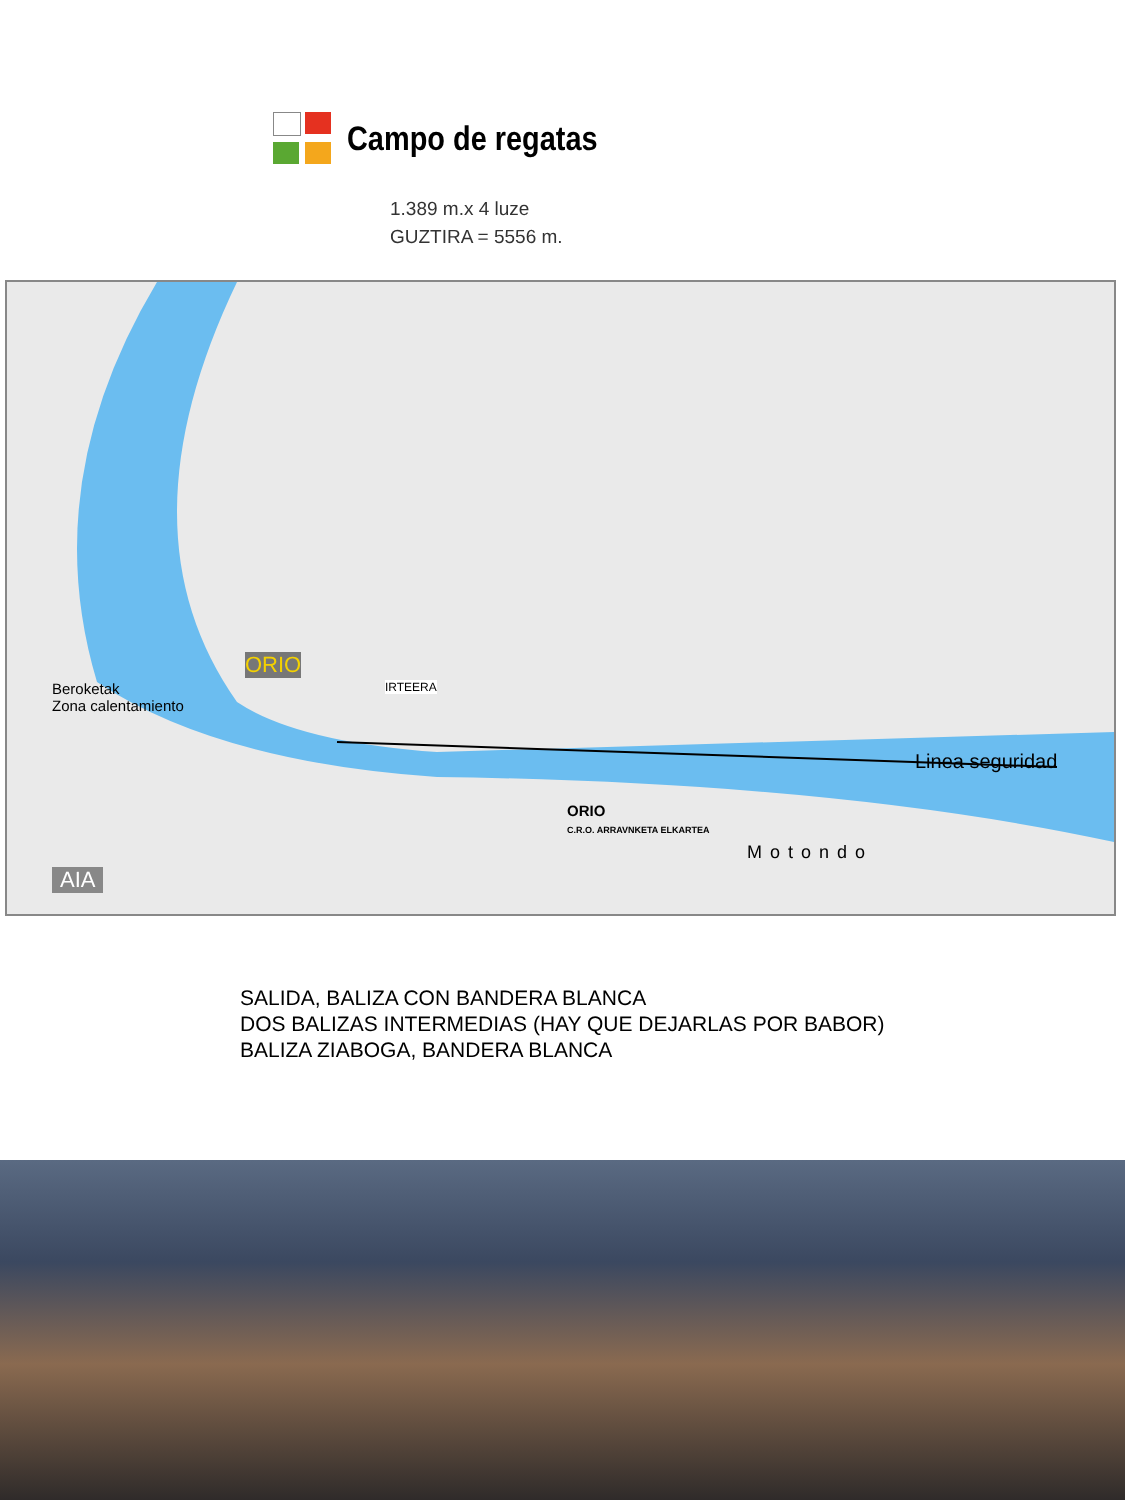Campo de regatas
1.389 m.x 4 luze
GUZTIRA = 5556 m.
ORIO
IRTEERA
Beroketak
Zona calentamiento
Linea seguridad
Motondo
AIA
ORIO
C.R.O. ARRAVNKETA ELKARTEA
SALIDA, BALIZA CON BANDERA BLANCA
DOS BALIZAS INTERMEDIAS (HAY QUE DEJARLAS POR BABOR)
BALIZA ZIABOGA, BANDERA BLANCA